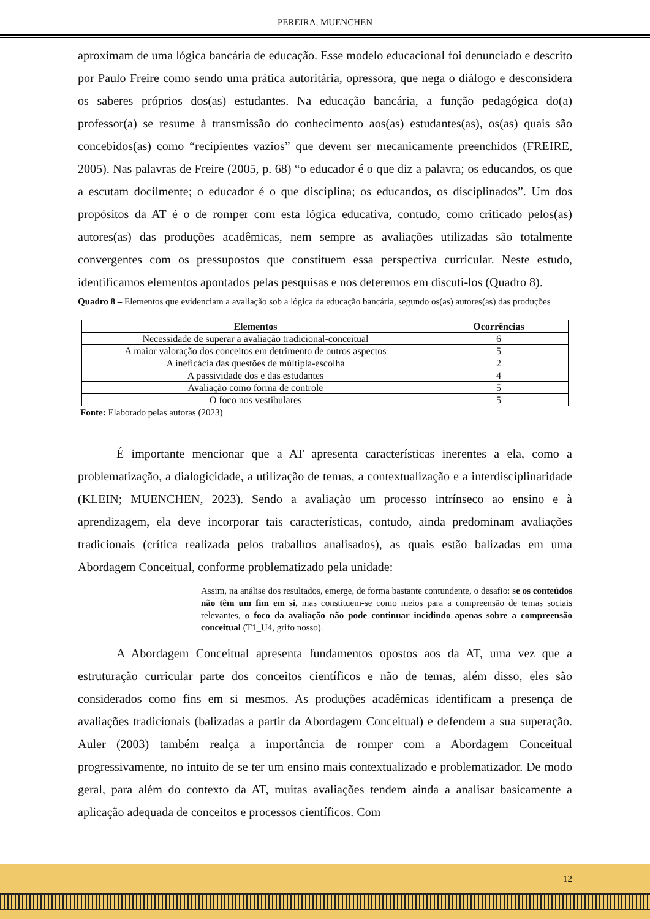PEREIRA, MUENCHEN
aproximam de uma lógica bancária de educação. Esse modelo educacional foi denunciado e descrito por Paulo Freire como sendo uma prática autoritária, opressora, que nega o diálogo e desconsidera os saberes próprios dos(as) estudantes. Na educação bancária, a função pedagógica do(a) professor(a) se resume à transmissão do conhecimento aos(as) estudantes(as), os(as) quais são concebidos(as) como “recipientes vazios” que devem ser mecanicamente preenchidos (FREIRE, 2005). Nas palavras de Freire (2005, p. 68) “o educador é o que diz a palavra; os educandos, os que a escutam docilmente; o educador é o que disciplina; os educandos, os disciplinados”. Um dos propósitos da AT é o de romper com esta lógica educativa, contudo, como criticado pelos(as) autores(as) das produções acadêmicas, nem sempre as avaliações utilizadas são totalmente convergentes com os pressupostos que constituem essa perspectiva curricular. Neste estudo, identificamos elementos apontados pelas pesquisas e nos deteremos em discuti-los (Quadro 8).
Quadro 8 – Elementos que evidenciam a avaliação sob a lógica da educação bancária, segundo os(as) autores(as) das produções
| Elementos | Ocorrências |
| --- | --- |
| Necessidade de superar a avaliação tradicional-conceitual | 6 |
| A maior valoração dos conceitos em detrimento de outros aspectos | 5 |
| A ineficácia das questões de múltipla-escolha | 2 |
| A passividade dos e das estudantes | 4 |
| Avaliação como forma de controle | 5 |
| O foco nos vestibulares | 5 |
Fonte: Elaborado pelas autoras (2023)
É importante mencionar que a AT apresenta características inerentes a ela, como a problematização, a dialogicidade, a utilização de temas, a contextualização e a interdisciplinaridade (KLEIN; MUENCHEN, 2023). Sendo a avaliação um processo intrínseco ao ensino e à aprendizagem, ela deve incorporar tais características, contudo, ainda predominam avaliações tradicionais (crítica realizada pelos trabalhos analisados), as quais estão balizadas em uma Abordagem Conceitual, conforme problematizado pela unidade:
Assim, na análise dos resultados, emerge, de forma bastante contundente, o desafio: se os conteúdos não têm um fim em si, mas constituem-se como meios para a compreensão de temas sociais relevantes, o foco da avaliação não pode continuar incidindo apenas sobre a compreensão conceitual (T1_U4, grifo nosso).
A Abordagem Conceitual apresenta fundamentos opostos aos da AT, uma vez que a estruturação curricular parte dos conceitos científicos e não de temas, além disso, eles são considerados como fins em si mesmos. As produções acadêmicas identificam a presença de avaliações tradicionais (balizadas a partir da Abordagem Conceitual) e defendem a sua superação. Auler (2003) também realça a importância de romper com a Abordagem Conceitual progressivamente, no intuito de se ter um ensino mais contextualizado e problematizador. De modo geral, para além do contexto da AT, muitas avaliações tendem ainda a analisar basicamente a aplicação adequada de conceitos e processos científicos. Com
12